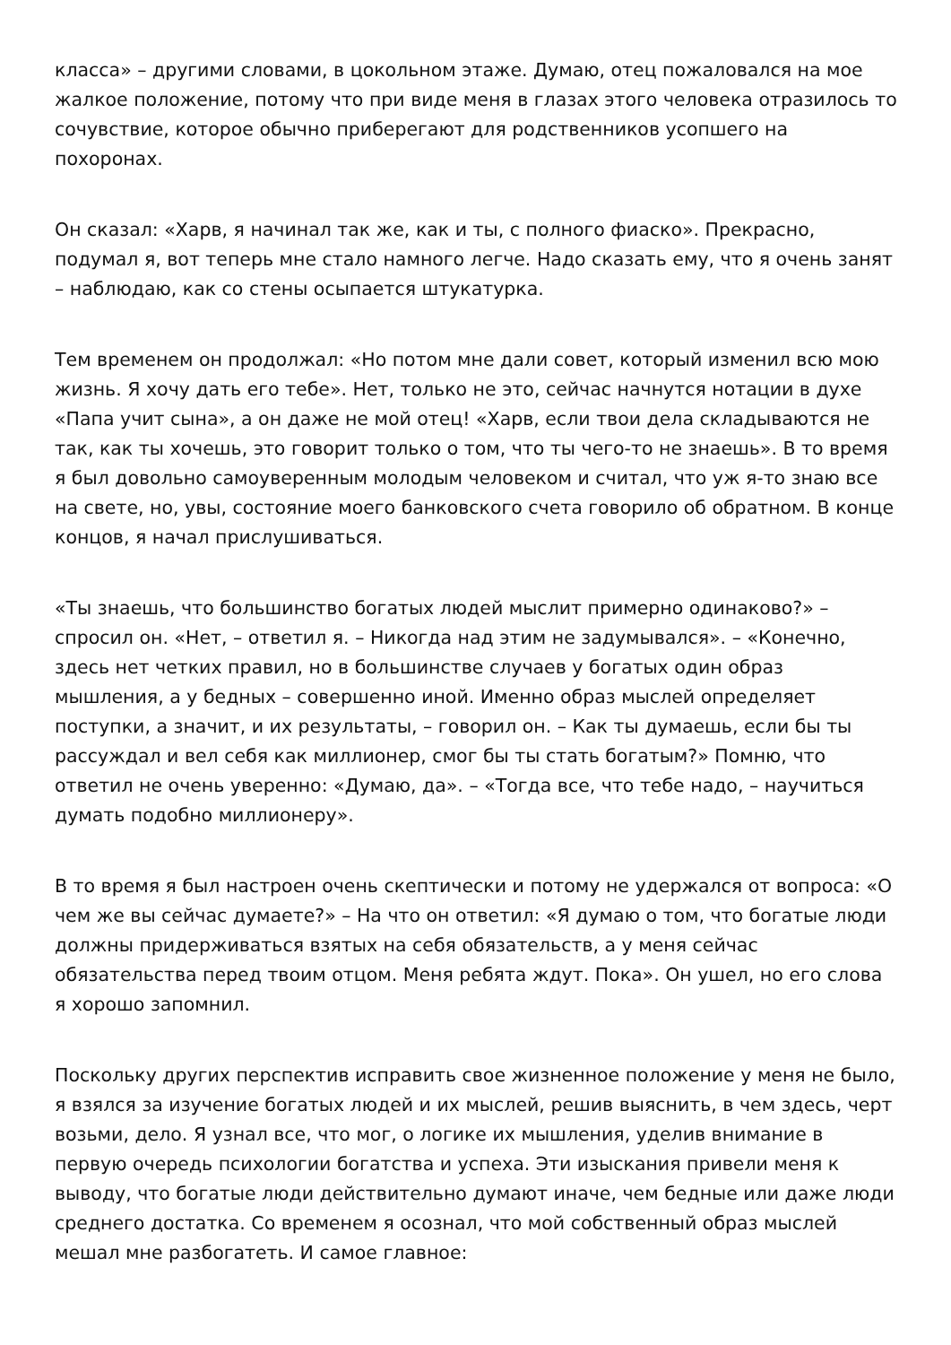класса» – другими словами, в цокольном этаже. Думаю, отец пожаловался на мое жалкое положение, потому что при виде меня в глазах этого человека отразилось то сочувствие, которое обычно приберегают для родственников усопшего на похоронах.
Он сказал: «Харв, я начинал так же, как и ты, с полного фиаско». Прекрасно, подумал я, вот теперь мне стало намного легче. Надо сказать ему, что я очень занят – наблюдаю, как со стены осыпается штукатурка.
Тем временем он продолжал: «Но потом мне дали совет, который изменил всю мою жизнь. Я хочу дать его тебе». Нет, только не это, сейчас начнутся нотации в духе «Папа учит сына», а он даже не мой отец! «Харв, если твои дела складываются не так, как ты хочешь, это говорит только о том, что ты чего-то не знаешь». В то время я был довольно самоуверенным молодым человеком и считал, что уж я-то знаю все на свете, но, увы, состояние моего банковского счета говорило об обратном. В конце концов, я начал прислушиваться.
«Ты знаешь, что большинство богатых людей мыслит примерно одинаково?» – спросил он. «Нет, – ответил я. – Никогда над этим не задумывался». – «Конечно, здесь нет четких правил, но в большинстве случаев у богатых один образ мышления, а у бедных – совершенно иной. Именно образ мыслей определяет поступки, а значит, и их результаты, – говорил он. – Как ты думаешь, если бы ты рассуждал и вел себя как миллионер, смог бы ты стать богатым?» Помню, что ответил не очень уверенно: «Думаю, да». – «Тогда все, что тебе надо, – научиться думать подобно миллионеру».
В то время я был настроен очень скептически и потому не удержался от вопроса: «О чем же вы сейчас думаете?» – На что он ответил: «Я думаю о том, что богатые люди должны придерживаться взятых на себя обязательств, а у меня сейчас обязательства перед твоим отцом. Меня ребята ждут. Пока». Он ушел, но его слова я хорошо запомнил.
Поскольку других перспектив исправить свое жизненное положение у меня не было, я взялся за изучение богатых людей и их мыслей, решив выяснить, в чем здесь, черт возьми, дело. Я узнал все, что мог, о логике их мышления, уделив внимание в первую очередь психологии богатства и успеха. Эти изыскания привели меня к выводу, что богатые люди действительно думают иначе, чем бедные или даже люди среднего достатка. Со временем я осознал, что мой собственный образ мыслей мешал мне разбогатеть. И самое главное: